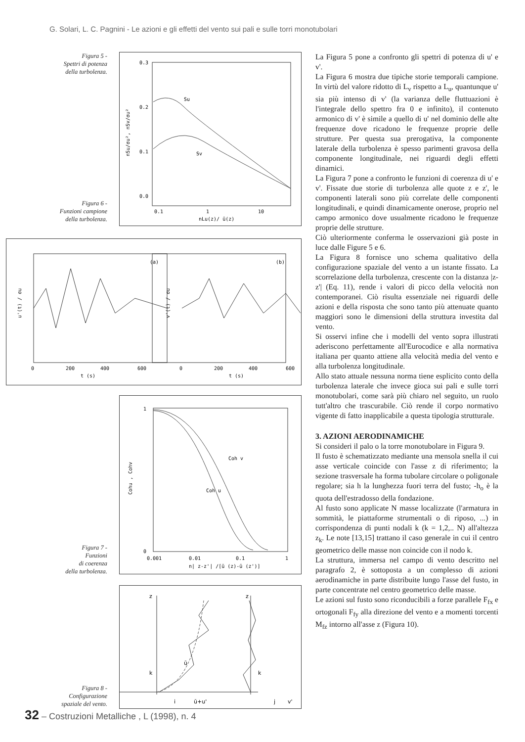G. Solari, L. C. Pagnini - Le azioni e gli effetti del vento sui pali e sulle torri monotubolari
Figura 5 -
Spettri di potenza
della turbolenza.
Figura 6 -
Funzioni campione
della turbolenza.
0.3
0.2
0.1
0.0
0.1
1
10
nLu(z)/ ū(z)
Su
Sv
nSu/σu², nSv/σu²
(a)
(b)
0
200
400
600
t (s)
0
200
400
600
t (s)
u'(t) / σu
v'(t) / σu
Figura 7 -
Funzioni
di coerenza
della turbolenza.
1
0
0.001
0.01
0.1
1
n| z-z'| /[ū (z)-ū (z')]
Coh v
Coh u
Cohu , Cohv
Figura 8 -
Configurazione
spaziale del vento.
z
z
k
k
i
ū+u'
j
v'
ū
La Figura 5 pone a confronto gli spettri di potenza di u' e v'.
La Figura 6 mostra due tipiche storie temporali campione. In virtù del valore ridotto di L<sub>v</sub> rispetto a L<sub>u</sub>, quantunque u' sia più intenso di v' (la varianza delle fluttuazioni è l'integrale dello spettro fra 0 e infinito), il contenuto armonico di v' è simile a quello di u' nel dominio delle alte frequenze dove ricadono le frequenze proprie delle strutture. Per questa sua prerogativa, la componente laterale della turbolenza è spesso parimenti gravosa della componente longitudinale, nei riguardi degli effetti dinamici.
La Figura 7 pone a confronto le funzioni di coerenza di u' e v'. Fissate due storie di turbolenza alle quote z e z', le componenti laterali sono più correlate delle componenti longitudinali, e quindi dinamicamente onerose, proprio nel campo armonico dove usualmente ricadono le frequenze proprie delle strutture.
Ciò ulteriormente conferma le osservazioni già poste in luce dalle Figure 5 e 6.
La Figura 8 fornisce uno schema qualitativo della configurazione spaziale del vento a un istante fissato. La scorrelazione della turbolenza, crescente con la distanza |z-z'| (Eq. 11), rende i valori di picco della velocità non contemporanei. Ciò risulta essenziale nei riguardi delle azioni e della risposta che sono tanto più attenuate quanto maggiori sono le dimensioni della struttura investita dal vento.
Si osservi infine che i modelli del vento sopra illustrati aderiscono perfettamente all'Eurocodice e alla normativa italiana per quanto attiene alla velocità media del vento e alla turbolenza longitudinale.
Allo stato attuale nessuna norma tiene esplicito conto della turbolenza laterale che invece gioca sui pali e sulle torri monotubolari, come sarà più chiaro nel seguito, un ruolo tutt'altro che trascurabile. Ciò rende il corpo normativo vigente di fatto inapplicabile a questa tipologia strutturale.
3. AZIONI AERODINAMICHE
Si consideri il palo o la torre monotubolare in Figura 9.
Il fusto è schematizzato mediante una mensola snella il cui asse verticale coincide con l'asse z di riferimento; la sezione trasversale ha forma tubolare circolare o poligonale regolare; sia h la lunghezza fuori terra del fusto; -h<sub>o</sub> è la quota dell'estradosso della fondazione.
Al fusto sono applicate N masse localizzate (l'armatura in sommità, le piattaforme strumentali o di riposo, ...) in corrispondenza di punti nodali k (k = 1,2,.. N) all'altezza z<sub>k</sub>. Le note [13,15] trattano il caso generale in cui il centro geometrico delle masse non coincide con il nodo k.
La struttura, immersa nel campo di vento descritto nel paragrafo 2, è sottoposta a un complesso di azioni aerodinamiche in parte distribuite lungo l'asse del fusto, in parte concentrate nel centro geometrico delle masse.
Le azioni sul fusto sono riconducibili a forze parallele F<sub>fx</sub> e ortogonali F<sub>fy</sub> alla direzione del vento e a momenti torcenti M<sub>fz</sub> intorno all'asse z (Figura 10).
32 – Costruzioni Metalliche , L (1998), n. 4